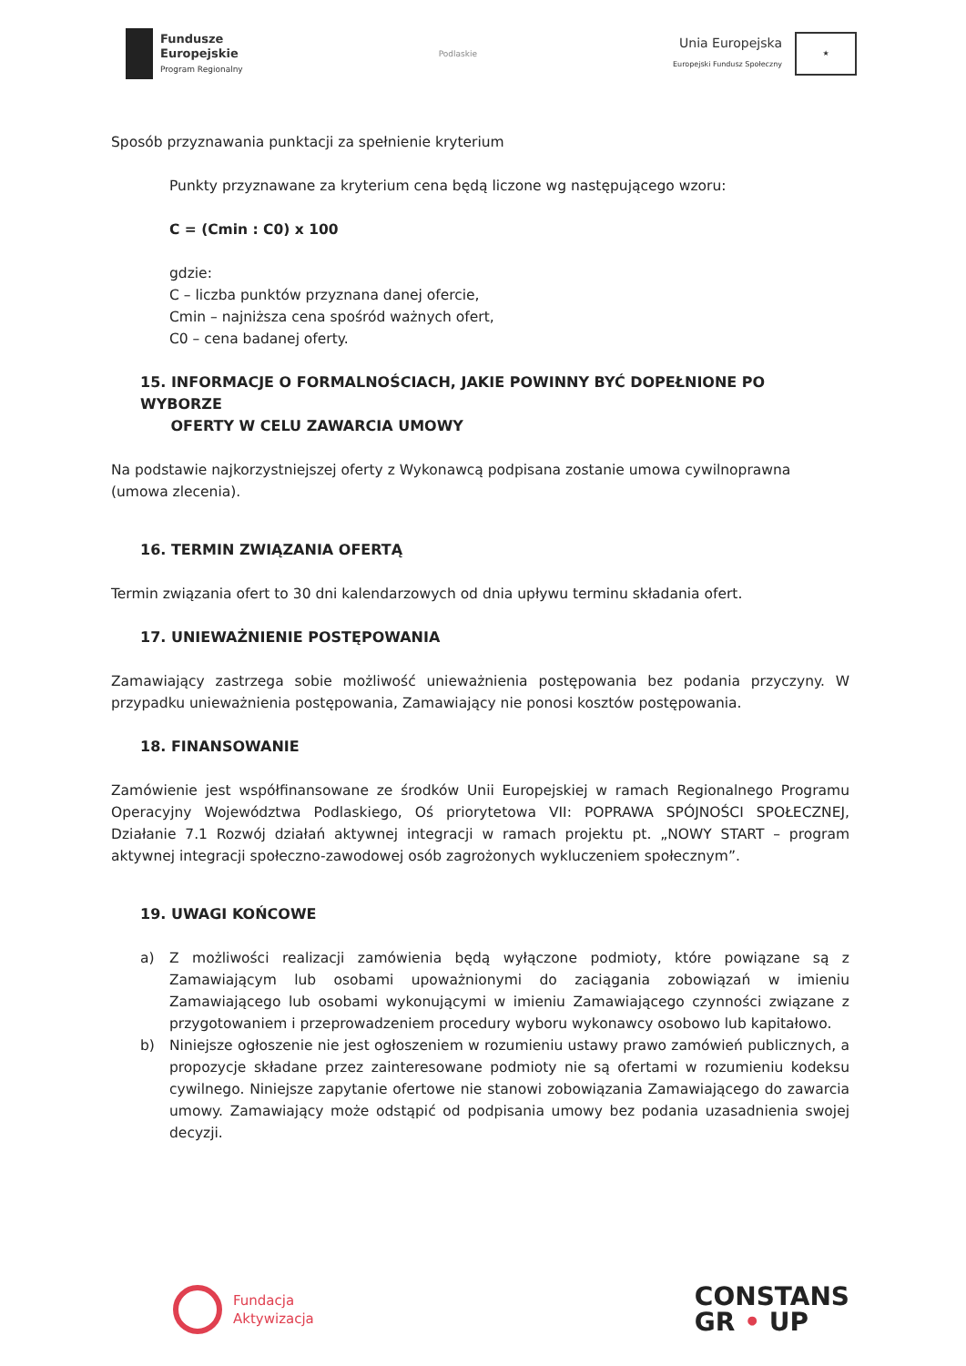Fundusze
Europejskie
Program Regionalny
Podlaskie
Unia Europejska
Europejski Fundusz Społeczny
★
Sposób przyznawania punktacji za spełnienie kryterium
Punkty przyznawane za kryterium cena będą liczone wg następującego wzoru:
C = (Cmin : C0) x 100
gdzie:
C – liczba punktów przyznana danej ofercie,
Cmin – najniższa cena spośród ważnych ofert,
C0 – cena badanej oferty.
15. INFORMACJE O FORMALNOŚCIACH, JAKIE POWINNY BYĆ DOPEŁNIONE PO WYBORZE
OFERTY W CELU ZAWARCIA UMOWY
Na podstawie najkorzystniejszej oferty z Wykonawcą podpisana zostanie umowa cywilnoprawna (umowa zlecenia).
16. TERMIN ZWIĄZANIA OFERTĄ
Termin związania ofert to 30 dni kalendarzowych od dnia upływu terminu składania ofert.
17. UNIEWAŻNIENIE POSTĘPOWANIA
Zamawiający zastrzega sobie możliwość unieważnienia postępowania bez podania przyczyny. W przypadku unieważnienia postępowania, Zamawiający nie ponosi kosztów postępowania.
18. FINANSOWANIE
Zamówienie jest współfinansowane ze środków Unii Europejskiej w ramach Regionalnego Programu Operacyjny Województwa Podlaskiego, Oś priorytetowa VII: POPRAWA SPÓJNOŚCI SPOŁECZNEJ, Działanie 7.1 Rozwój działań aktywnej integracji w ramach projektu pt. „NOWY START – program aktywnej integracji społeczno-zawodowej osób zagrożonych wykluczeniem społecznym”.
19. UWAGI KOŃCOWE
a) Z możliwości realizacji zamówienia będą wyłączone podmioty, które powiązane są z Zamawiającym lub osobami upoważnionymi do zaciągania zobowiązań w imieniu Zamawiającego lub osobami wykonującymi w imieniu Zamawiającego czynności związane z przygotowaniem i przeprowadzeniem procedury wyboru wykonawcy osobowo lub kapitałowo.
b) Niniejsze ogłoszenie nie jest ogłoszeniem w rozumieniu ustawy prawo zamówień publicznych, a propozycje składane przez zainteresowane podmioty nie są ofertami w rozumieniu kodeksu cywilnego. Niniejsze zapytanie ofertowe nie stanowi zobowiązania Zamawiającego do zawarcia umowy. Zamawiający może odstąpić od podpisania umowy bez podania uzasadnienia swojej decyzji.
Fundacja
Aktywizacja
CONSTANS
GR • UP